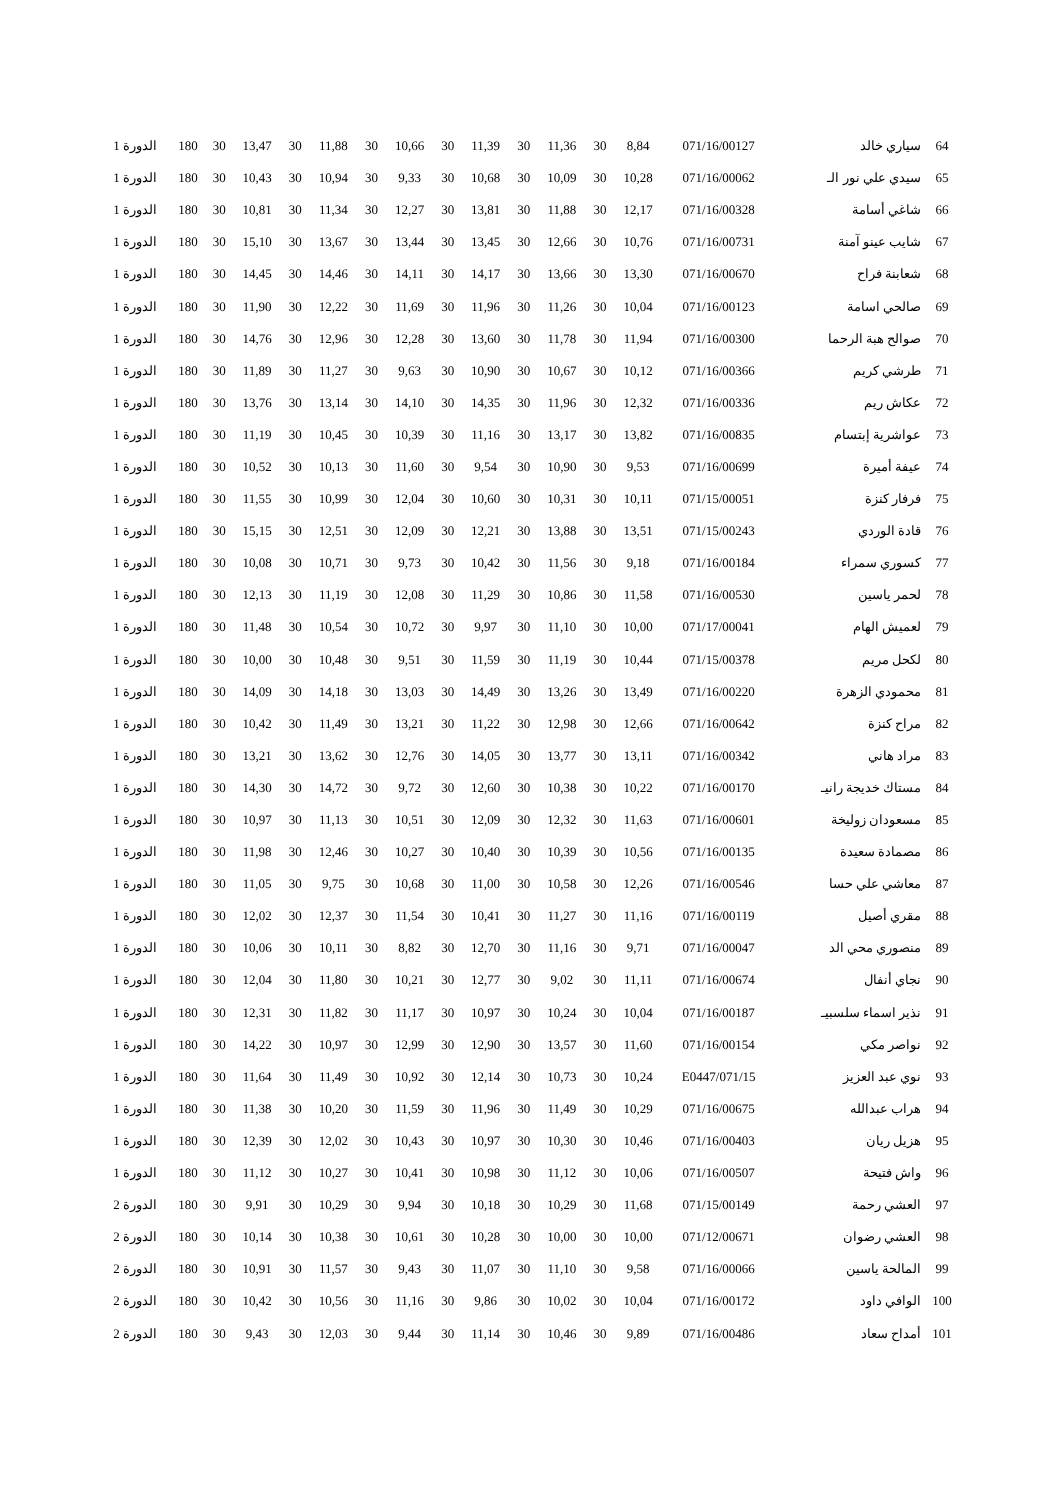| 64 | سياري خالد | 071/16/00127 | 8,84 | 30 | 11,36 | 30 | 11,39 | 30 | 10,66 | 30 | 11,88 | 30 | 13,47 | 30 | 180 | الدورة 1 |
| 65 | سيدي علي نور الـ | 071/16/00062 | 10,28 | 30 | 10,09 | 30 | 10,68 | 30 | 9,33 | 30 | 10,94 | 30 | 10,43 | 30 | 180 | الدورة 1 |
| 66 | شاغي أسامة | 071/16/00328 | 12,17 | 30 | 11,88 | 30 | 13,81 | 30 | 12,27 | 30 | 11,34 | 30 | 10,81 | 30 | 180 | الدورة 1 |
| 67 | شايب عينو آمنة | 071/16/00731 | 10,76 | 30 | 12,66 | 30 | 13,45 | 30 | 13,44 | 30 | 13,67 | 30 | 15,10 | 30 | 180 | الدورة 1 |
| 68 | شعابنة فراح | 071/16/00670 | 13,30 | 30 | 13,66 | 30 | 14,17 | 30 | 14,11 | 30 | 14,46 | 30 | 14,45 | 30 | 180 | الدورة 1 |
| 69 | صالحي اسامة | 071/16/00123 | 10,04 | 30 | 11,26 | 30 | 11,96 | 30 | 11,69 | 30 | 12,22 | 30 | 11,90 | 30 | 180 | الدورة 1 |
| 70 | صوالح هبة الرحما | 071/16/00300 | 11,94 | 30 | 11,78 | 30 | 13,60 | 30 | 12,28 | 30 | 12,96 | 30 | 14,76 | 30 | 180 | الدورة 1 |
| 71 | طرشي كريم | 071/16/00366 | 10,12 | 30 | 10,67 | 30 | 10,90 | 30 | 9,63 | 30 | 11,27 | 30 | 11,89 | 30 | 180 | الدورة 1 |
| 72 | عكاش ريم | 071/16/00336 | 12,32 | 30 | 11,96 | 30 | 14,35 | 30 | 14,10 | 30 | 13,14 | 30 | 13,76 | 30 | 180 | الدورة 1 |
| 73 | عواشرية إبتسام | 071/16/00835 | 13,82 | 30 | 13,17 | 30 | 11,16 | 30 | 10,39 | 30 | 10,45 | 30 | 11,19 | 30 | 180 | الدورة 1 |
| 74 | عيفة أميرة | 071/16/00699 | 9,53 | 30 | 10,90 | 30 | 9,54 | 30 | 11,60 | 30 | 10,13 | 30 | 10,52 | 30 | 180 | الدورة 1 |
| 75 | فرفار كنزة | 071/15/00051 | 10,11 | 30 | 10,31 | 30 | 10,60 | 30 | 12,04 | 30 | 10,99 | 30 | 11,55 | 30 | 180 | الدورة 1 |
| 76 | قادة الوردي | 071/15/00243 | 13,51 | 30 | 13,88 | 30 | 12,21 | 30 | 12,09 | 30 | 12,51 | 30 | 15,15 | 30 | 180 | الدورة 1 |
| 77 | كسوري سمراء | 071/16/00184 | 9,18 | 30 | 11,56 | 30 | 10,42 | 30 | 9,73 | 30 | 10,71 | 30 | 10,08 | 30 | 180 | الدورة 1 |
| 78 | لحمر ياسين | 071/16/00530 | 11,58 | 30 | 10,86 | 30 | 11,29 | 30 | 12,08 | 30 | 11,19 | 30 | 12,13 | 30 | 180 | الدورة 1 |
| 79 | لعميش الهام | 071/17/00041 | 10,00 | 30 | 11,10 | 30 | 9,97 | 30 | 10,72 | 30 | 10,54 | 30 | 11,48 | 30 | 180 | الدورة 1 |
| 80 | لكحل مريم | 071/15/00378 | 10,44 | 30 | 11,19 | 30 | 11,59 | 30 | 9,51 | 30 | 10,48 | 30 | 10,00 | 30 | 180 | الدورة 1 |
| 81 | محمودي الزهرة | 071/16/00220 | 13,49 | 30 | 13,26 | 30 | 14,49 | 30 | 13,03 | 30 | 14,18 | 30 | 14,09 | 30 | 180 | الدورة 1 |
| 82 | مراح كنزة | 071/16/00642 | 12,66 | 30 | 12,98 | 30 | 11,22 | 30 | 13,21 | 30 | 11,49 | 30 | 10,42 | 30 | 180 | الدورة 1 |
| 83 | مراد هاني | 071/16/00342 | 13,11 | 30 | 13,77 | 30 | 14,05 | 30 | 12,76 | 30 | 13,62 | 30 | 13,21 | 30 | 180 | الدورة 1 |
| 84 | مستاك خديجة رانيـ | 071/16/00170 | 10,22 | 30 | 10,38 | 30 | 12,60 | 30 | 9,72 | 30 | 14,72 | 30 | 14,30 | 30 | 180 | الدورة 1 |
| 85 | مسعودان زوليخة | 071/16/00601 | 11,63 | 30 | 12,32 | 30 | 12,09 | 30 | 10,51 | 30 | 11,13 | 30 | 10,97 | 30 | 180 | الدورة 1 |
| 86 | مصمادة سعيدة | 071/16/00135 | 10,56 | 30 | 10,39 | 30 | 10,40 | 30 | 10,27 | 30 | 12,46 | 30 | 11,98 | 30 | 180 | الدورة 1 |
| 87 | معاشي علي حسا | 071/16/00546 | 12,26 | 30 | 10,58 | 30 | 11,00 | 30 | 10,68 | 30 | 9,75 | 30 | 11,05 | 30 | 180 | الدورة 1 |
| 88 | مقري أصيل | 071/16/00119 | 11,16 | 30 | 11,27 | 30 | 10,41 | 30 | 11,54 | 30 | 12,37 | 30 | 12,02 | 30 | 180 | الدورة 1 |
| 89 | منصوري محي الد | 071/16/00047 | 9,71 | 30 | 11,16 | 30 | 12,70 | 30 | 8,82 | 30 | 10,11 | 30 | 10,06 | 30 | 180 | الدورة 1 |
| 90 | نجاي أنفال | 071/16/00674 | 11,11 | 30 | 9,02 | 30 | 12,77 | 30 | 10,21 | 30 | 11,80 | 30 | 12,04 | 30 | 180 | الدورة 1 |
| 91 | نذير اسماء سلسبيـ | 071/16/00187 | 10,04 | 30 | 10,24 | 30 | 10,97 | 30 | 11,17 | 30 | 11,82 | 30 | 12,31 | 30 | 180 | الدورة 1 |
| 92 | نواصر مكي | 071/16/00154 | 11,60 | 30 | 13,57 | 30 | 12,90 | 30 | 12,99 | 30 | 10,97 | 30 | 14,22 | 30 | 180 | الدورة 1 |
| 93 | نوي عبد العزيز | 071/15/E0447 | 10,24 | 30 | 10,73 | 30 | 12,14 | 30 | 10,92 | 30 | 11,49 | 30 | 11,64 | 30 | 180 | الدورة 1 |
| 94 | هراب عبدالله | 071/16/00675 | 10,29 | 30 | 11,49 | 30 | 11,96 | 30 | 11,59 | 30 | 10,20 | 30 | 11,38 | 30 | 180 | الدورة 1 |
| 95 | هزيل ريان | 071/16/00403 | 10,46 | 30 | 10,30 | 30 | 10,97 | 30 | 10,43 | 30 | 12,02 | 30 | 12,39 | 30 | 180 | الدورة 1 |
| 96 | واش فتيحة | 071/16/00507 | 10,06 | 30 | 11,12 | 30 | 10,98 | 30 | 10,41 | 30 | 10,27 | 30 | 11,12 | 30 | 180 | الدورة 1 |
| 97 | العشي رحمة | 071/15/00149 | 11,68 | 30 | 10,29 | 30 | 10,18 | 30 | 9,94 | 30 | 10,29 | 30 | 9,91 | 30 | 180 | الدورة 2 |
| 98 | العشي رضوان | 071/12/00671 | 10,00 | 30 | 10,00 | 30 | 10,28 | 30 | 10,61 | 30 | 10,38 | 30 | 10,14 | 30 | 180 | الدورة 2 |
| 99 | المالحة ياسين | 071/16/00066 | 9,58 | 30 | 11,10 | 30 | 11,07 | 30 | 9,43 | 30 | 11,57 | 30 | 10,91 | 30 | 180 | الدورة 2 |
| 100 | الوافي داود | 071/16/00172 | 10,04 | 30 | 10,02 | 30 | 9,86 | 30 | 11,16 | 30 | 10,56 | 30 | 10,42 | 30 | 180 | الدورة 2 |
| 101 | أمداح سعاد | 071/16/00486 | 9,89 | 30 | 10,46 | 30 | 11,14 | 30 | 9,44 | 30 | 12,03 | 30 | 9,43 | 30 | 180 | الدورة 2 |